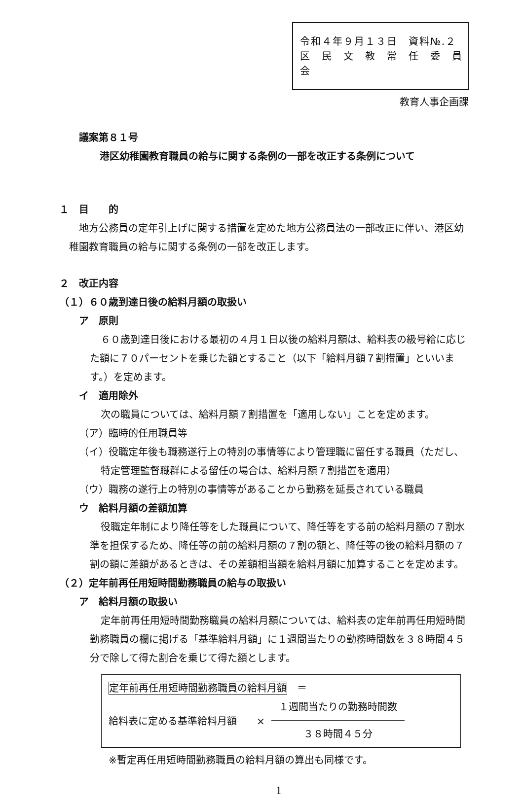令和４年９月１３日　資料№.２
区　民　文　教　常　任　委　員　会
教育人事企画課
議案第８１号
港区幼稚園教育職員の給与に関する条例の一部を改正する条例について
１　目　　的
地方公務員の定年引上げに関する措置を定めた地方公務員法の一部改正に伴い、港区幼稚園教育職員の給与に関する条例の一部を改正します。
２　改正内容
（１）６０歳到達日後の給料月額の取扱い
ア　原則
６０歳到達日後における最初の４月１日以後の給料月額は、給料表の級号給に応じた額に７０パーセントを乗じた額とすること（以下「給料月額７割措置」といいます。）を定めます。
イ　適用除外
次の職員については、給料月額７割措置を「適用しない」ことを定めます。
（ア）臨時的任用職員等
（イ）役職定年後も職務遂行上の特別の事情等により管理職に留任する職員（ただし、特定管理監督職群による留任の場合は、給料月額７割措置を適用）
（ウ）職務の遂行上の特別の事情等があることから勤務を延長されている職員
ウ　給料月額の差額加算
役職定年制により降任等をした職員について、降任等をする前の給料月額の７割水準を担保するため、降任等の前の給料月額の７割の額と、降任等の後の給料月額の７割の額に差額があるときは、その差額相当額を給料月額に加算することを定めます。
（２）定年前再任用短時間勤務職員の給与の取扱い
ア　給料月額の取扱い
定年前再任用短時間勤務職員の給料月額については、給料表の定年前再任用短時間勤務職員の欄に掲げる「基準給料月額」に１週間当たりの勤務時間数を３８時間４５分で除して得た割合を乗じて得た額とします。
定年前再任用短時間勤務職員の給料月額　＝
給料表に定める基準給料月額　　×
１週間当たりの勤務時間数
３８時間４５分
※暫定再任用短時間勤務職員の給料月額の算出も同様です。
1